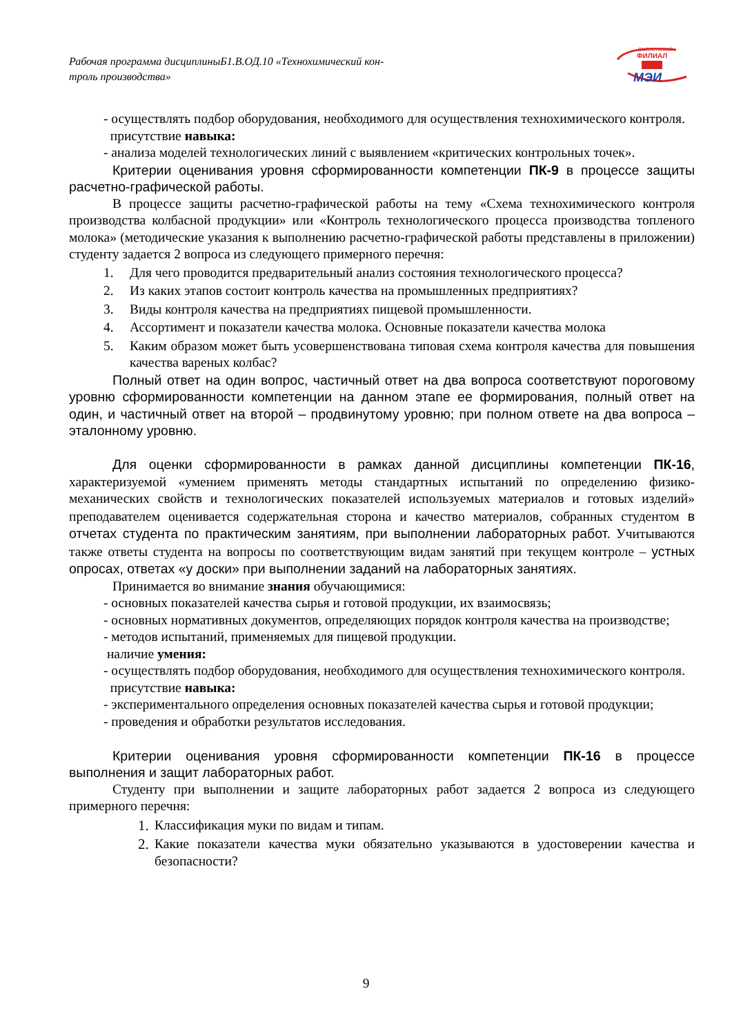Рабочая программа дисциплиныБ1.В.ОД.10 «Технохимический кон-
троль производства»
СМОЛЕНСКИЙ
ФИЛИАЛ
МЭИ
- осуществлять подбор оборудования, необходимого для осуществления технохимического контроля.
присутствие навыка:
- анализа моделей технологических линий с выявлением «критических контрольных точек».
Критерии оценивания уровня сформированности компетенции ПК-9 в процессе защиты расчетно-графической работы.
В процессе защиты расчетно-графической работы на тему «Схема технохимического контроля производства колбасной продукции» или «Контроль технологического процесса производства топленого молока» (методические указания к выполнению расчетно-графической работы представлены в приложении) студенту задается 2 вопроса из следующего примерного перечня:
1. Для чего проводится предварительный анализ состояния технологического процесса?
2. Из каких этапов состоит контроль качества на промышленных предприятиях?
3. Виды контроля качества на предприятиях пищевой промышленности.
4. Ассортимент и показатели качества молока. Основные показатели качества молока
5. Каким образом может быть усовершенствована типовая схема контроля качества для повышения качества вареных колбас?
Полный ответ на один вопрос, частичный ответ на два вопроса соответствуют пороговому уровню сформированности компетенции на данном этапе ее формирования, полный ответ на один, и частичный ответ на второй – продвинутому уровню; при полном ответе на два вопроса – эталонному уровню.
Для оценки сформированности в рамках данной дисциплины компетенции ПК-16, характеризуемой «умением применять методы стандартных испытаний по определению физико-механических свойств и технологических показателей используемых материалов и готовых изделий» преподавателем оценивается содержательная сторона и качество материалов, собранных студентом в отчетах студента по практическим занятиям, при выполнении лабораторных работ. Учитываются также ответы студента на вопросы по соответствующим видам занятий при текущем контроле – устных опросах, ответах «у доски» при выполнении заданий на лабораторных занятиях.
Принимается во внимание знания обучающимися:
- основных показателей качества сырья и готовой продукции, их взаимосвязь;
- основных нормативных документов, определяющих порядок контроля качества на производстве;
- методов испытаний, применяемых для пищевой продукции.
наличие умения:
- осуществлять подбор оборудования, необходимого для осуществления технохимического контроля.
присутствие навыка:
- экспериментального определения основных показателей качества сырья и готовой продукции;
- проведения и обработки результатов исследования.
Критерии оценивания уровня сформированности компетенции ПК-16 в процессе выполнения и защит лабораторных работ.
Студенту при выполнении и защите лабораторных работ задается 2 вопроса из следующего примерного перечня:
1. Классификация муки по видам и типам.
2. Какие показатели качества муки обязательно указываются в удостоверении качества и безопасности?
9